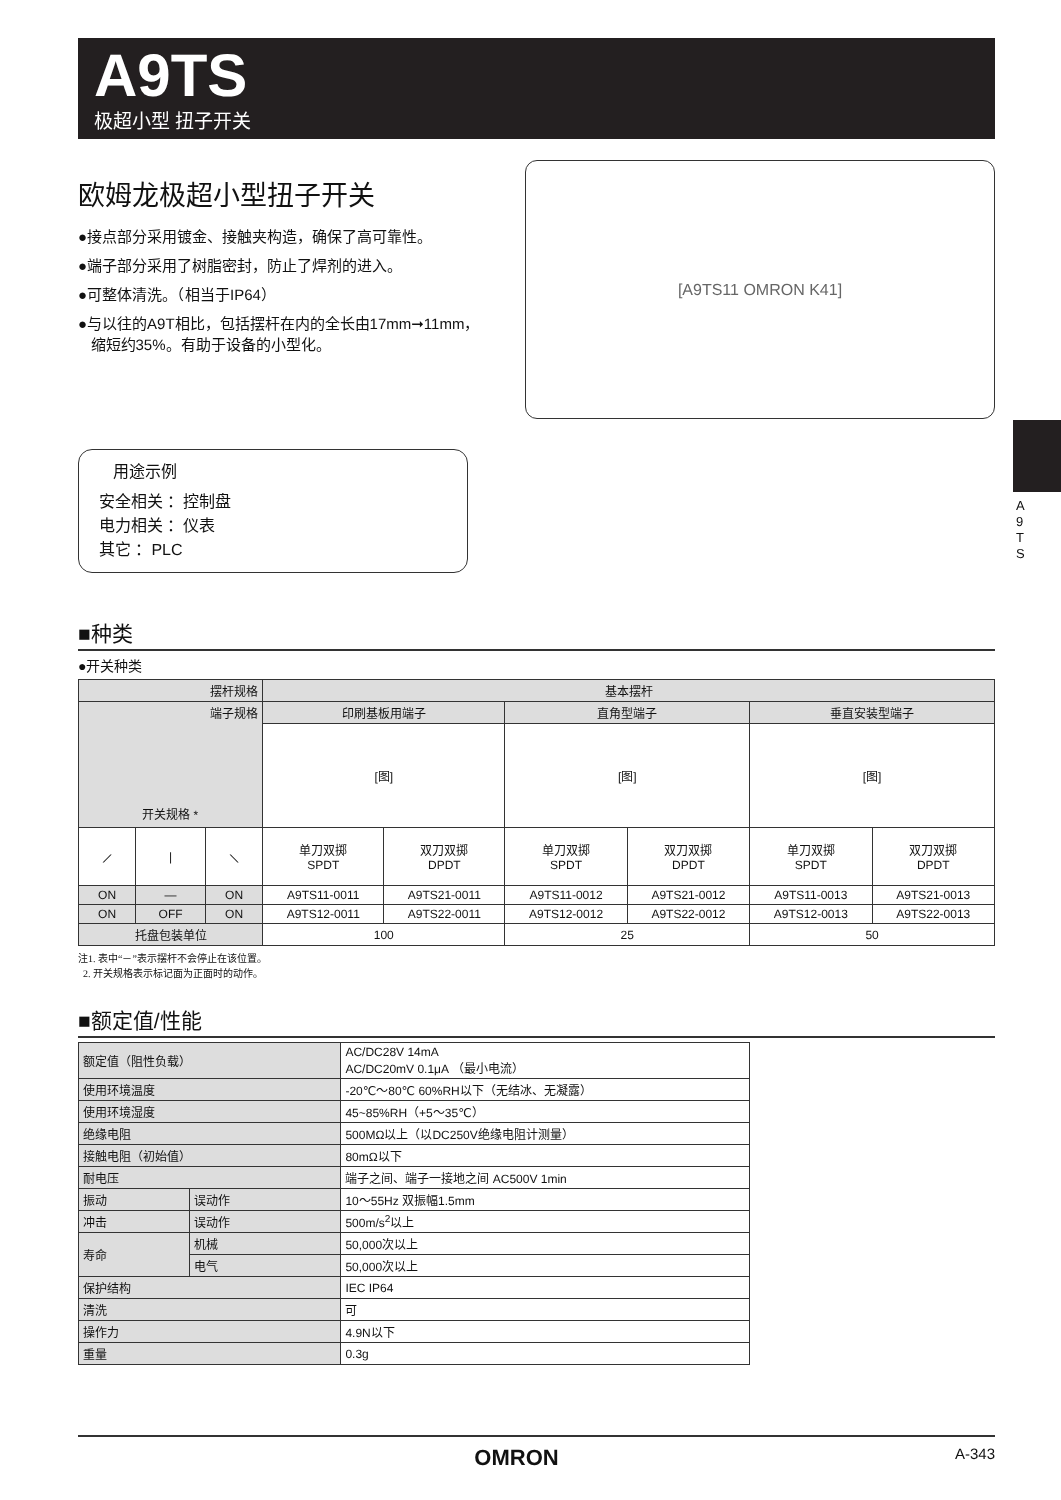A9TS
极超小型 扭子开关
A
9
T
S
欧姆龙极超小型扭子开关
●接点部分采用镀金、接触夹构造，确保了高可靠性。
●端子部分采用了树脂密封，防止了焊剂的进入。
●可整体清洗。（相当于IP64）
●与以往的A9T相比，包括摆杆在内的全长由17mm➞11mm，
缩短约35%。有助于设备的小型化。
[A9TS11 OMRON K41]
用途示例
安全相关 ：控制盘
电力相关 ：仪表
其它 ：PLC
■种类
●开关种类
| 摆杆规格 | | | 基本摆杆 | | | | | |
| 端子规格 开关规格 * | | | 印刷基板用端子 | | 直角型端子 | | 垂直安装型端子 | |
| | | | [图] | | [图] | | [图] | |
| ⟋ | / | ⟍ | 单刀双掷 SPDT | 双刀双掷 DPDT | 单刀双掷 SPDT | 双刀双掷 DPDT | 单刀双掷 SPDT | 双刀双掷 DPDT |
| ON | — | ON | A9TS11-0011 | A9TS21-0011 | A9TS11-0012 | A9TS21-0012 | A9TS11-0013 | A9TS21-0013 |
| ON | OFF | ON | A9TS12-0011 | A9TS22-0011 | A9TS12-0012 | A9TS22-0012 | A9TS12-0013 | A9TS22-0013 |
| 托盘包装单位 | | | 100 | | 25 | | 50 | |
注1. 表中“－”表示摆杆不会停止在该位置。
2. 开关规格表示标记面为正面时的动作。
■额定值/性能
| 额定值（阻性负载） | | AC/DC28V 14mA AC/DC20mV 0.1μA （最小电流） |
| 使用环境温度 | | -20℃～80℃ 60%RH以下（无结冰、无凝露） |
| 使用环境湿度 | | 45~85%RH（+5～35℃） |
| 绝缘电阻 | | 500MΩ以上（以DC250V绝缘电阻计测量） |
| 接触电阻（初始值） | | 80mΩ以下 |
| 耐电压 | | 端子之间、端子一接地之间 AC500V 1min |
| 振动 | 误动作 | 10～55Hz 双振幅1.5mm |
| 冲击 | 误动作 | 500m/s<sup>2</sup>以上 |
| 寿命 | 机械 | 50,000次以上 |
| | 电气 | 50,000次以上 |
| 保护结构 | | IEC IP64 |
| 清洗 | | 可 |
| 操作力 | | 4.9N以下 |
| 重量 | | 0.3g |
OMRON A-343